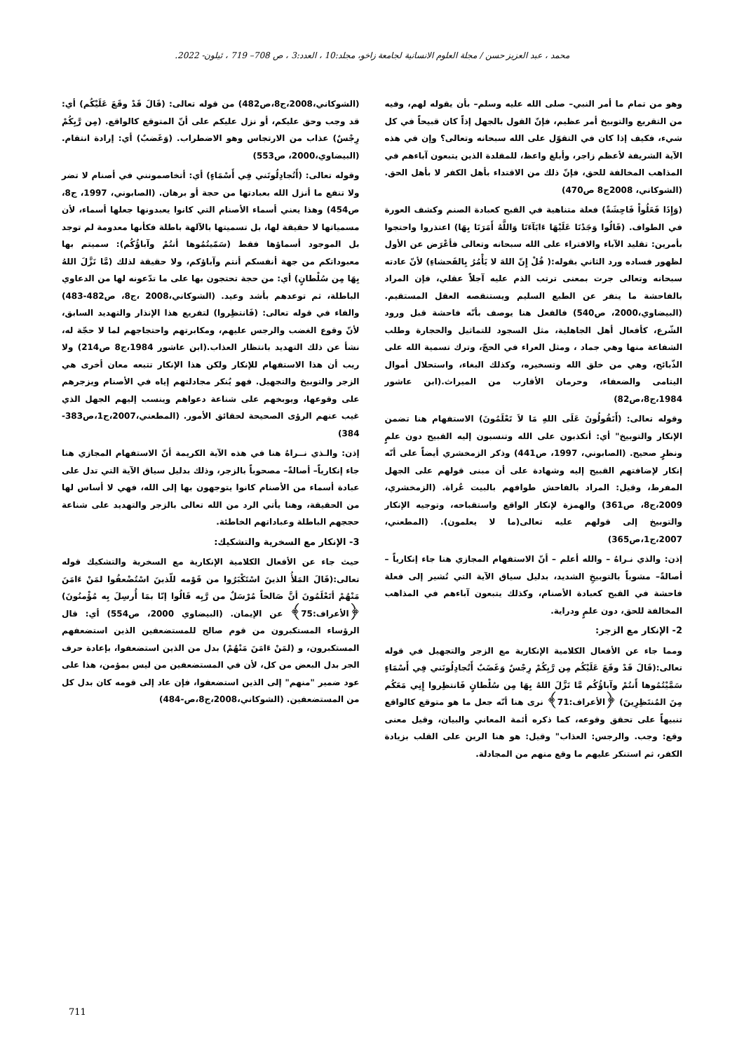محمد ، عبد العزيز حسن / مجلة العلوم الانسانية لجامعة زاخو، مجلد:10 ، العدد:3 ، ص 708– 719 ، ئيلون- 2022.
وهو من تمام ما أمر النبي– صلى الله عليه وسلم– بأن يقوله لهم، وفيه من التقريع والتوبيخ أمر عظيم، فإنّ القول بالجهل إذاً كان قبيحاً في كل شيء، فكيف إذا كان في التقوّل على الله سبحانه وتعالى؟ وإن في هذه الآية الشريفة لأعظم زاجر، وأبلغ واعظ، للمقلدة الذين يتبعون آباءهم في المذاهب المخالفة للحق، فإنّ ذلك من الاقتداء بأهل الكفر لا بأهل الحق. (الشوكاني، 2008ج8 ص470)
(وَإِذَا فَعَلُواْ فَاحِشَةً) فعلة متناهية في القبح كعبادة الصنم وكشف العورة في الطواف. (قَالُوا وَجَدْنَا عَلَيْهَا ءَابَآءَنَا وَاللَّهُ أَمَرَنَا بِهَا) اعتذروا واحتجوا بأمرين: تقليد الآباء والافتراء على الله سبحانه وتعالى فأعْرَض عن الأول لظهور فساده ورد الثاني بقوله:( قُلْ إِنّ اللهَ لا يَأْمُرُ بِالفَحشاءِ) لأنّ عادته سبحانه وتعالى جرت بمعنى ترتب الذم عليه آجلاً عقلي، فإن المراد بالفاحشة ما ينفر عن الطبع السليم ويستنقصه العقل المستقيم. (البيضاوي،2000، ص540) فالفعل هنا يوصف بأنّه فاحشة قبل ورود الشّرع، كأفعال أهل الجاهلية، مثل السجود للتماثيل والحجارة وطلب الشفاعة منها وهي جماد ، ومثل العراء في الحجّ، وترك تسمية الله على الذّبائح، وهي من خلق الله وتسخيره، وكذلك البغاء، واستحلال أموال اليتامى والضعفاء، وحرمان الأقارب من الميراث.(ابن عاشور 1984،ج8،ص82)
وقوله تعالى: (أَتَقُولُونَ عَلَى اللهِ مَا لاَ تَعْلَمُونَ) الاستفهام هنا تضمن الإنكار والتوبيخ" أي: أتكذبون على الله وتنسبون إليه القبيح دون علمٍ ونظرٍ صحيح. (الصابوني، 1997، ص441) وذكر الزمخشري أيضاً على أنّه إنكار لإضافتهم القبيح إليه وشهادة على أن مبنى قولهم على الجهل المفرط، وقيل: المراد بالفاحش طوافهم بالبيت عُراة. (الزمخشري، 2009،ج8، ص361) والهمزة لإنكار الواقع واستقباحه، وتوجيه الإنكار والتوبيخ إلى قولهم عليه تعالى(ما لا يعلمون). (المطعني، 2007،ج1،ص365)
إذن: والذي نـراهُ – والله أعلم – أنّ الاستفهام المجازي هنا جاء إنكارياً – أصالةً– مشوباً بالتوبيخِ الشديد، بدليل سياق الآية التي تُشير إلى فعلة فاحشة في القبح كعبادة الأصنام، وكذلك يتبعون آباءهم في المذاهب المخالفة للحق، دون علمٍ ودراية.
2- الإنكار مع الزجر:
ومما جاء عن الأفعال الكلامية الإنكارية مع الزجر والتجهيل في قوله تعالى:(قَالَ قَدْ وقَعَ عَلَيْكُم مِن رَّبِكُمْ رِجْسٌ وَغَضَبٌ أَتُجادِلُونَني فِي أَسْمَاءٍ سَمَّيْتُمُوها أَنتُمْ وآباؤُكُم مَّا نَزَّلَ اللهُ بِهَا مِن سُلْطانٍ فَانتظِروا إِنِي مَعَكُم مِنَ المُنتَظِرِينَ) ﴿الأعراف:71﴾ نرى هنا أنّه جعل ما هو متوقع كالواقع تنبيهاً على تحقق وقوعه، كما ذكره أئمة المعاني والبيان، وقيل معنى وقع: وجب. والرجس: العذاب" وقيل: هو هنا الرين على القلب بزيادة الكفر، ثم استنكر عليهم ما وقع منهم من المجادلة.
(الشوكاني،2008،ج8،ص482) من قوله تعالى: (قَالَ قَدْ وقَعَ عَلَيْكُم) أي: قد وجب وحق عليكم، أو نزل عليكم على أنّ المتوقع كالواقع. (مِن رَّبِكُمْ رِجْسٌ) عذاب من الارتجاس وهو الاضطراب. (وَغَضبٌ) أي: إرادة انتقام. (البيضاوي،2000، ص553)
وقوله تعالى: (أَتُجادِلُونَني فِي أَسْمَاءٍ) أي: أتخاصمونني في أصنام لا تضر ولا تنفع ما أنزل الله بعبادتها من حجة أو برهان. (الصابوني، 1997، ج8، ص454) وهذا يعني أسماء الأصنام التي كانوا يعبدونها جعلها أسماء، لأن مسمياتها لا حقيقة لها، بل تسميتها بالآلهة باطلة فكأنها معدومة لم توجد بل الموجود أسماؤها فقط (سَمّيتُمُوها أنتُمْ وآباؤُكُم): سميتم بها معبوداتكم من جهة أنفسكم أنتم وآباؤكم، ولا حقيقة لذلك (مَّا نَزَّلَ اللهُ بِهَا مِن سُلْطانٍ) أي: من حجة تحتجون بها على ما تدّعونه لها من الدعاوي الباطلة، ثم توعدهم بأشد وعيد. (الشوكاني،2008 ،ج8، ص482-483) والفاء في قوله تعالى: (فَانتظِروا) لتفريع هذا الإنذار والتهديد السابق، لأنّ وقوع الغضب والرجس عليهم، ومكابرتهم واحتجاجهم لما لا حجّة له، نشأ عن ذلك التهديد بانتظار العذاب.(ابن عاشور 1984،ج8 ص214) ولا ريب أن هذا الاستفهام للإنكار ولكن هذا الإنكار تتبعه معان أخرى هي الزجر والتوبيخ والتجهيل. فهو يُنكر مجادلتهم إياه في الأصنام ويزجرهم على وقوعها، ويوبخهم على شناعة دعواهم وينسب إليهم الجهل الذي غيب عنهم الرؤى الصحيحة لحقائق الأمور. (المطعني،2007،ج1،ص383-384)
إذن: والـذي نــراهُ هنا في هذه الآية الكريمة أنّ الاستفهام المجازي هنا جاء إنكارياً– أصالةً– مصحوباً بالزجر، وذلك بدليل سياق الآية التي تدل على عبادة أسماء من الأصنام كانوا يتوجهون بها إلى الله، فهي لا أساس لها من الحقيقة، وهنا يأتي الرد من الله تعالى بالزجر والتهديد على شناعة حججهم الباطلة وعباداتهم الخاطئة.
3- الإنكار مع السخرية والتشكيك:
حيث جاء عن الأفعال الكلامية الإنكارية مع السخرية والتشكيك قوله تعالى:(قَالَ المَلأُ الذينَ اسْتَكْبَرُوا من قَوْمه للّذينَ اسْتُضْعفُوا لمَنْ ءَامَنَ مَنْهُمْ أتَعْلَمُونَ أنَّ صَالحاً مُرْسَلٌ من رَّبِه قَالُوا إنّا بمَا أُرسِلَ بِه مُؤْمنُونَ) ﴿الأعراف:75﴾ عن الإيمان. (البيضاوي 2000، ص554) أي: قال الرؤساء المستكبرون من قوم صالح للمستضعفين الذين استضعفهم المستكبرون، و (لمَنْ ءَامَنَ مَنْهُمْ) بدل من الذين استضعفوا، بإعادة حرف الجر بدل البعض من كل، لأن في المستضعفين من ليس بمؤمن، هذا على عود ضمير "منهم" إلى الذين استضعفوا، فإن عاد إلى قومه كان بدل كل من المستضعفين. (الشوكاني،2008،ج8،ص-484)
711